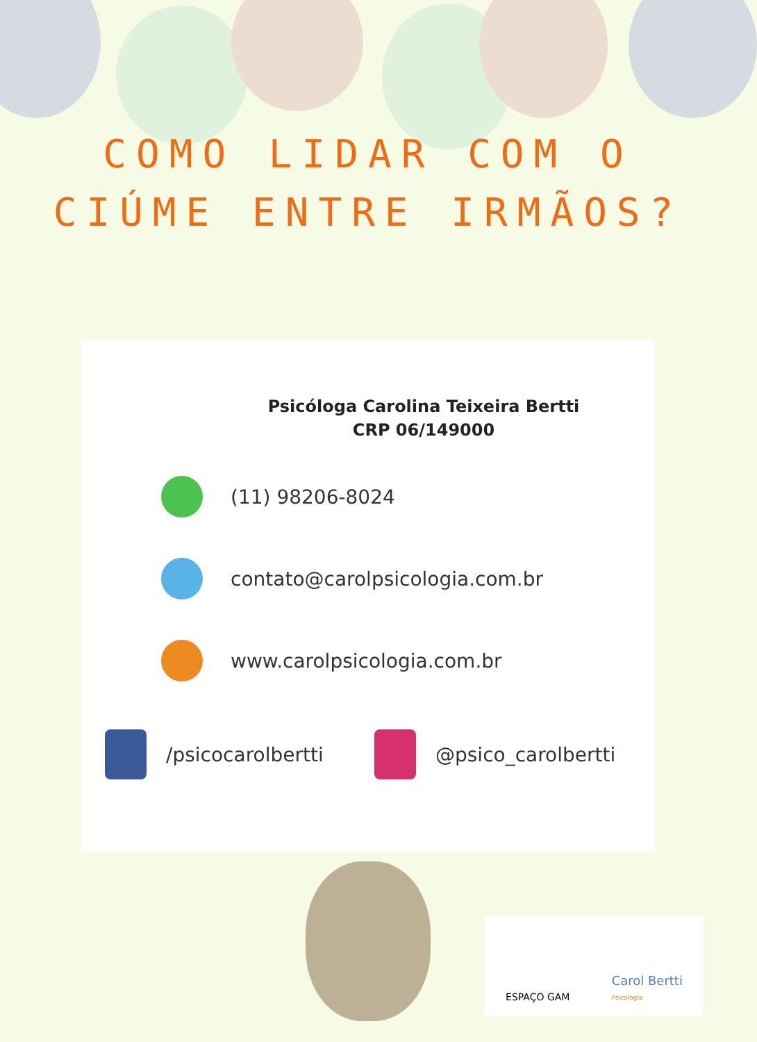COMO LIDAR COM O
CIÚME ENTRE IRMÃOS?
Psicóloga Carolina Teixeira Bertti
CRP 06/149000
(11) 98206-8024
contato@carolpsicologia.com.br
www.carolpsicologia.com.br
/psicocarolbertti @psico_carolbertti
ESPAÇO GAM Carol Bertti
Psicologia